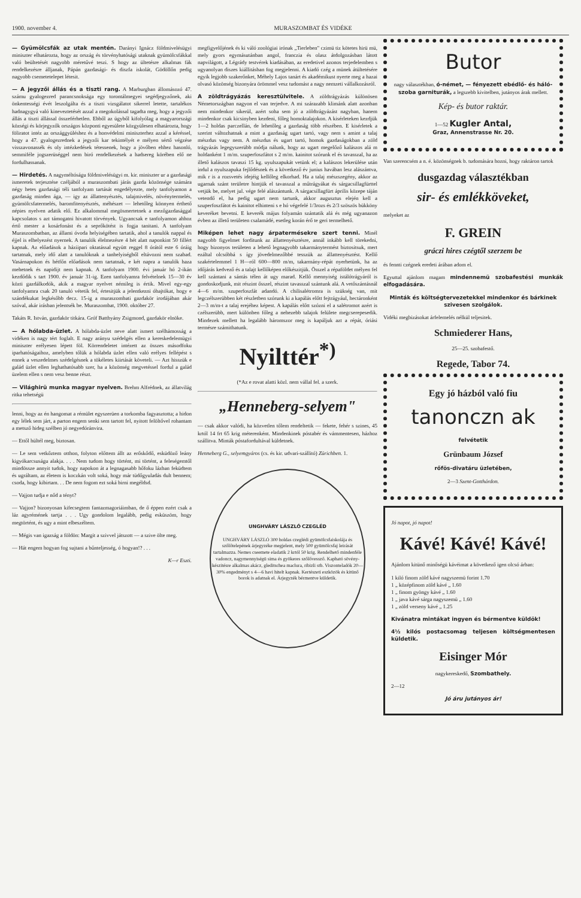1900. november 4. MURASZOMBAT ÉS VIDÉKE
— Gyümölcsfák az utak mentén. Darányi Ignácz földmivelésügyi miniszter elhatározta, hogy az ország és törvényhatósági utaknak gyümölcsfákkal való beültetését nagyobb méretűvé teszi. S hogy az ültetésre alkalmas fák rendelkezésre álljanak, Pápán gazdasági- és diszfa iskolát, Gödöllőn pedig nagyobb csemetetelepet létesit.
— A jegyzői állás és a tiszti rang. A Marburgban állomásozó 47. számu gyalogezred parancsnoksága egy torontálmegyei segédjegyzőnek, aki önkentességi évét leszolgálta és a tiszti vizsgálatot sikerrel letette, tartalékos hadnagygyá való kineveztetését azzal a megokolással tagadta meg, hogy a jegyzői állás a tiszti állással összeférhetlen. Ebből az ügyből kifolyólag a magyarországi községi és körjegyzők országos központi egyesülete közgyülesen elhatározta, hogy föliratot intéz az országgyüléshez és a honvédelmi miniszterhez azzal a kéréssel, hogy a 47. gyalogezrednek a jegyzői kar tekintélyét e mélyen sértő végzése visszavonassék és oly intézkedések tétessenek, hogy a jövőben ehhez hasonló, semmiféle jogszerüséggel nem biró rendelkezések a hadsereg körében elő ne fordulhassanak.
— Hirdetés. A nagyméltóságu földmivelésügyi m. kir. miniszter ur a gazdasági ismeretek terjesztése czéljából a muraszombati járás gazda közönsége számára négy hetes gazdasági téli tanfolyam tartását engedélyezte, mely tanfolyamon a gazdaság minden ága, — igy az állattenyésztés, talajmivelés, növénytermelés, gyümölcsfatermelés, baromfitenyésztés, méhészet — lehetőleg könnyen érthető népies nyelven adatik elő. Ez alkalommal megösmertetnek a mezőgazdasággal kapcsolatos s azt támogatni hivatott törvények. Ugyancsak e tanfolyamon ahhoz értő mester a kosárfonást és a seprőkötést is fogja tanitani. A tanfolyam Muraszombatban, az állami óvoda helyiségében tartatik, ahol a tanulók nappal és éjjel is elhelyezést nyernek. A tanulók élelmezésre 4 hét alatt naponkint 50 fillért kapnak. Az előadások a háziipari oktatással együtt reggel 8 órától este 6 óráig tartatnak, mely idő alatt a tanulóknak a tanhelyiségből eltávozni nem szabad. Vasárnapokon és hétfőn előadások nem tartatnak, e két napra a tanulók haza mehetnek és napidijt nem kapnak. A tanfolyam 1900. évi január hó 2-ikán kezdődik s tart 1900. év január 31-ig. Ezen tanfolyamra felvételnek 15—30 év közti gazdálkodók, akik a magyar nyelvet némileg is értik. Mivel egy-egy tanfolyamra csak 20 tanuló vétetik fel, értesitjük a jelentkezni óhajtókat, hogy e szándékukat legkésőbb decz. 15-ig a muraszombati gazdakör irodájában akár szóval, akár irásban jelentsék be. Muraszombat, 1900. október 27.
Takáts R. István, gazdakör titkára. Gróf Batthyány Zsigmond, gazdakör elnöke.
— A hólabda-üzlet. A hólabda-üzlet neve alatt ismert szélhámosság a vidéken is nagy tért foglalt. E nagy arányu szédelgés ellen a kereskedelemügyi miniszter erélyesen lépett föl. Körrendeletet intézett az összes másodfoku iparhatóságaihoz, amelyben tőlük a hólabda üzlet ellen való erélyes fellépést s ennek a veszedelmes szédelgésnek a tökéletes kiirtását követeli. — Azt hisszük e galád üzlet ellen leghathatósabb szer, ha a közönség megvetéssel fordul a galád üzelem ellen s nem vesz benne részt.
— Világhirü munka magyar nyelven. Brehm Alfrédnek, az állatvilág ritka tehetségü
lenni, hogy az én hangomat a rémület egyszerüen a torkomba fagyasztotta; a hidon egy lélek sem járt, a parton engem senki sem tartott fel, nyitott felöltővel rohantam a metsző hideg szélben jó negyedóránvira.
— Ettől hültél meg, biztosan.
— Le sem vetkőztem otthon, folyton előttem állt az erőskődő, esküdöző leány kigyókarcsuságu alakja. . . . Nem tudom hogy történt, mi történt, a feleségemtől mindössze annyit tudok, hogy napokon át a legnagasabb hőfoku lázban feküdtem és ugráltam, az életem is koczkán volt soká, hogy már tüdőgyuladás dult bennem; csoda, hogy kibirtam. . . De nem fogom ezt soká birni megéldsd.
— Vajjon tudja e nőd a tényt?
— Vajjon? bizonyosan kifecsegtem fantazmagoriáimban, de ő éppen ezért csak a láz agyrémének tartja . . . Ugy gondolom legalább, pedig esküszöm, hogy megtörtént, és ugy a mint elbeszéltem.
— Mégis van igazság a földön: Margit a szivvel játszott — a szive ölte meg.
— Hát engem hogyan fog sujtani a bűnteljesség, ó hogyan!? . . .
K—r Eszti.
megfigyelőjének és ki váló zoológiai irónak „Tierleben" czimü tiz kötetes hirü mü, mely gyors egymásutánban angol, franczia és olasz átdolgozásban látott napvilágott, a Légrády testvérek kiadásában, az eredetivel azonos terjedelemben s ugyanolyan diszes kiállitásban fog megjelenni. A kiadó czég a münek átültetésére egyik legjobb szakerőnket, Méhely Lajos tanárt és akadémikust nyerte meg a hazai olvasó közönség bizonyára örömmel vesz tudomást a nagy nemzeti vállalkozásról.
A zöldtrágyázás keresztülvitele. A zöldtrágyázás különösen Németországban nagyon el van terjedve. A mi szárazabb klimánk alatt azonban nem mindenkor sikerül, azért soha sem jó a zöldtrágyázást nagyban, hanem mindenkor csak kicsinyben kezdeni, főleg homoktalajokon. A kisérleteken kezdjük 1—2 holdas parczellán, de lehetőleg a gazdaság több részében. E kisérletek a szerint változhatnak a mint a gazdaság ugart tartó, vagy nem s amint a talaj mészdus vagy nem. A mészdus és ugart tartó, homok gazdaságokban a zöld trágyázás legegyszerübb módja nálunk, hogy az ugart megelőző kalászos alá m holdanként 1 m/m. szuperfoszfátot s 2 m/m. kainitot szórunk el és tavasszal, ha az illető kalászos tavaszi 15 kg. uyulszapukát vetünk el; a kalászos lekerülése után indul a nyulszapuka fejlődésnek és a következő év junius havában lesz alászántva, mik r is a rozsvetés idejéig kellőleg elkorhad. Ha a talaj mészszegény, akkor az ugarnak szánt területre hintjük el tavasszal a műtrágyákat és sárgacsillagfürttel vetjük be, melyet jul. vége felé alászántunk. A sárgacsillagfürt április közepe táján vetendő el, ha pedig ugart nem tartunk, akkor augusztus elején kell a szuperfoszfátot és kainitot elhinteni s e hó végefelé 1/3rozs és 2/3 szöszös bükköny keveréket bevetni. E keverék május folyamán szántatik alá és még ugyanazon évben az illető területen csalamádé, esetleg korán érő te geri termelhető.
Miképen lehet nagy árpatermésekre szert tenni. Minél nagyobb figyelmet forditunk az állattenyésztésre, annál inkább kell törekedni, hogy bizonyos területen a lehető legnagyobb takarmánytermést biztositsuk, mert ezáltal olcsóbbá s így jövedelmezőbbé tesszük az állattenyésztést. Kellő szakértelemmel 1 H—ról 600—800 m/m, takarmány-répát nyerhetünk, ha az időjárás kedvező és a talajt kellőképen előkészitjük. Összel a répaföldet mélyen fel kell szántani a sántás télen át ugy marad. Kellő mennyiség istálótrágyáról is gondoskodjunk, mit részint ősszel, részint tavasszal szántunk alá. A vetőszántásnál 4—6 m/m. szuperfoszfát adandó. A chilisalétromra is szükség van, mit legczélszerübben két részletben szórunk ki a kapálás előtt fejtrágyául, hectáronként 2—3 m/m-t a talaj erejéhez képest. A kapálás előtt szózni el a salétromot azért is czélszerübb, mert különben főleg a nehezebb talajok felülete megcserepesedik. Mindezek mellett ha legalább háromszor meg is kapáljuk azt a répát, óriási termésre számithatunk.
Nyilttér<sup>*)</sup>
(*Az e rovat alatti közl. nem vállal fel. a szerk.
„Henneberg-selyem"
— csak akkor valódi, ha közvetlen tőlem rendeltetik — fekete, fehér s szines, 45 krtól 14 frt 65 krig méterenként. Mindenkinek póstabér és vámmentesen, házhoz szállitva. Minták póstafordultával küldetnek.
Henneberg G., selyemgyáros (cs. és kir. udvari-szállitó) Zürichben. 1.
UNGHVÁRY LÁSZLÓ CZEGLÉD
UNGHVÁRY LÁSZLÓ 300 holdas czeglédi gyümölcsfaiskolája és szőlőtelepének árjegyzéke megjelent, mely 500 gyümölcsfaj leirását tartalmazza. Nemes cseemete eladatik 2 krtól 50 krig. Rendelhető mindenféle vadoncz, nagymennyiségü sima és gyökeres szőlővessző. Kapható sövény-készitésre alkalmas akácz, gleditschea maclura, ribizli stb. Viszonteladók 20—30% engedményt s 4—6 havi hitelt kapnak. Kertészeti eszközök és kitünő borok is adatnak el. Árjegyzék bérmentve küldetik.
Butor
nagy választékban, ó-német, — fényezett ebédlő- és háló-szoba garniturák, a legszebb kivitelben, jutányos árak mellett.
Kép- és butor raktár.
1—52 Kugler Antal,
Graz, Annenstrasse Nr. 20.
Van szerencsém a n. é. közönségnek b. tudomására hozni, hogy raktáron tartok
dusgazdag választékban
sir- és emlékköveket,
melyeket az
F. GREIN
gráczi hires czégtől szerzem be
és fennti czégnek eredeti árában adom el.
Egyuttal ajánlom magam mindennemü szobafestési munkák elfogadására.
Minták és költségtervezetekkel mindenkor és bárkinek szivesen szolgálok.
Vidéki megbizásokat árfelemelés nélkül teljesitek.
Schmiederer Hans,
25—25. szobafestő.
Regede, Tabor 74.
Egy jó házból való fiu
tanonczn ak
felvétetik
Grünbaum József
rőfös-divatáru üzletében,
2—3 Szent-Gotthárdon.
Jó napot, jó napot!
Kávé! Kávé! Kávé!
Ajánlom kitünő minőségü kávéimat a következő igen olcsó árban:
1 kiló finom zöld kávé nagyszemü forint 1.70
1 „ középfinom zöld kávé „ 1.60
1 „ finom gyöngy kávé „ 1.60
1 „ java kávé sárga nagyszemü „ 1.60
1 „ zöld verseny kávé „ 1.25
Kivánatra mintákat ingyen és bérmentve küldök!
4½ kilós postacsomag teljesen költségmentesen küldetik.
Eisinger Mór
nagykereskedő, Szombathely.
2—12
Jó áru jutányos ár!